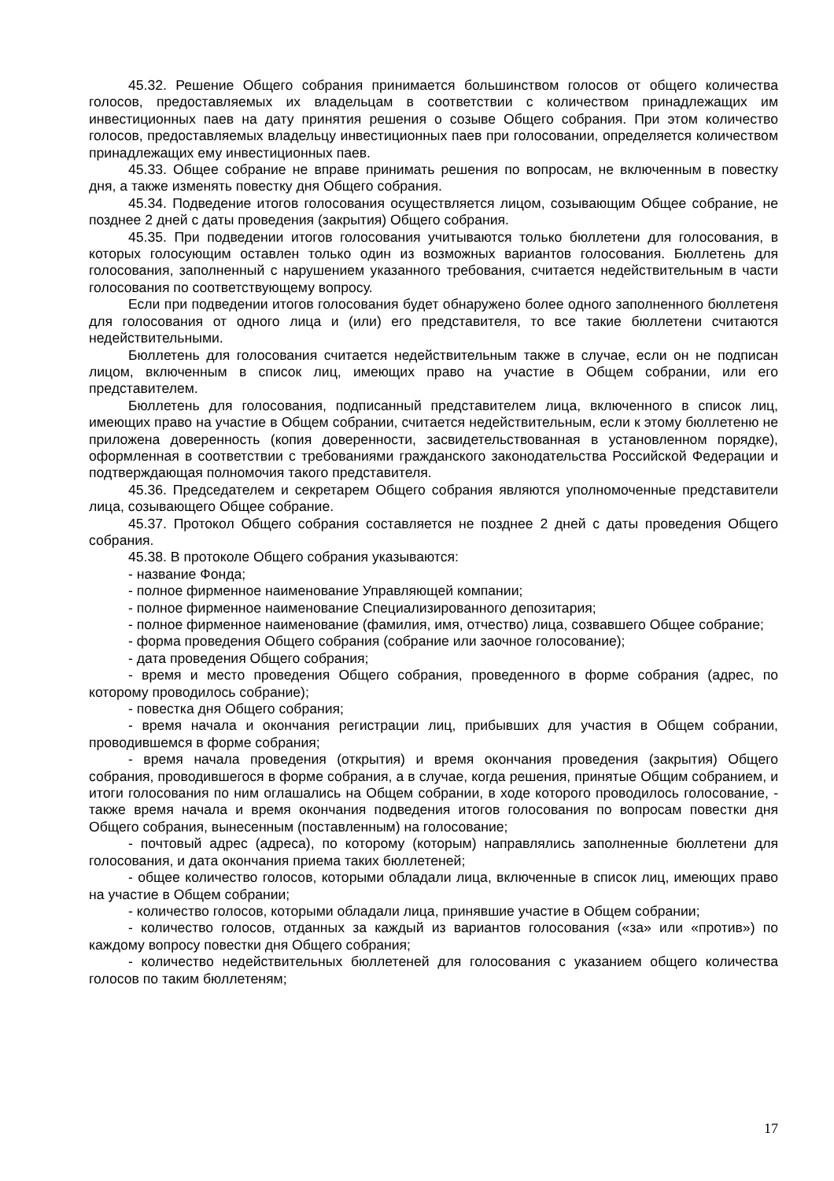45.32. Решение Общего собрания принимается большинством голосов от общего количества голосов, предоставляемых их владельцам в соответствии с количеством принадлежащих им инвестиционных паев на дату принятия решения о созыве Общего собрания. При этом количество голосов, предоставляемых владельцу инвестиционных паев при голосовании, определяется количеством принадлежащих ему инвестиционных паев.
45.33. Общее собрание не вправе принимать решения по вопросам, не включенным в повестку дня, а также изменять повестку дня Общего собрания.
45.34. Подведение итогов голосования осуществляется лицом, созывающим Общее собрание, не позднее 2 дней с даты проведения (закрытия) Общего собрания.
45.35. При подведении итогов голосования учитываются только бюллетени для голосования, в которых голосующим оставлен только один из возможных вариантов голосования. Бюллетень для голосования, заполненный с нарушением указанного требования, считается недействительным в части голосования по соответствующему вопросу.
Если при подведении итогов голосования будет обнаружено более одного заполненного бюллетеня для голосования от одного лица и (или) его представителя, то все такие бюллетени считаются недействительными.
Бюллетень для голосования считается недействительным также в случае, если он не подписан лицом, включенным в список лиц, имеющих право на участие в Общем собрании, или его представителем.
Бюллетень для голосования, подписанный представителем лица, включенного в список лиц, имеющих право на участие в Общем собрании, считается недействительным, если к этому бюллетеню не приложена доверенность (копия доверенности, засвидетельствованная в установленном порядке), оформленная в соответствии с требованиями гражданского законодательства Российской Федерации и подтверждающая полномочия такого представителя.
45.36. Председателем и секретарем Общего собрания являются уполномоченные представители лица, созывающего Общее собрание.
45.37. Протокол Общего собрания составляется не позднее 2 дней с даты проведения Общего собрания.
45.38. В протоколе Общего собрания указываются:
- название Фонда;
- полное фирменное наименование Управляющей компании;
- полное фирменное наименование Специализированного депозитария;
- полное фирменное наименование (фамилия, имя, отчество) лица, созвавшего Общее собрание;
- форма проведения Общего собрания (собрание или заочное голосование);
- дата проведения Общего собрания;
- время и место проведения Общего собрания, проведенного в форме собрания (адрес, по которому проводилось собрание);
- повестка дня Общего собрания;
- время начала и окончания регистрации лиц, прибывших для участия в Общем собрании, проводившемся в форме собрания;
- время начала проведения (открытия) и время окончания проведения (закрытия) Общего собрания, проводившегося в форме собрания, а в случае, когда решения, принятые Общим собранием, и итоги голосования по ним оглашались на Общем собрании, в ходе которого проводилось голосование, - также время начала и время окончания подведения итогов голосования по вопросам повестки дня Общего собрания, вынесенным (поставленным) на голосование;
- почтовый адрес (адреса), по которому (которым) направлялись заполненные бюллетени для голосования, и дата окончания приема таких бюллетеней;
- общее количество голосов, которыми обладали лица, включенные в список лиц, имеющих право на участие в Общем собрании;
- количество голосов, которыми обладали лица, принявшие участие в Общем собрании;
- количество голосов, отданных за каждый из вариантов голосования («за» или «против») по каждому вопросу повестки дня Общего собрания;
- количество недействительных бюллетеней для голосования с указанием общего количества голосов по таким бюллетеням;
17